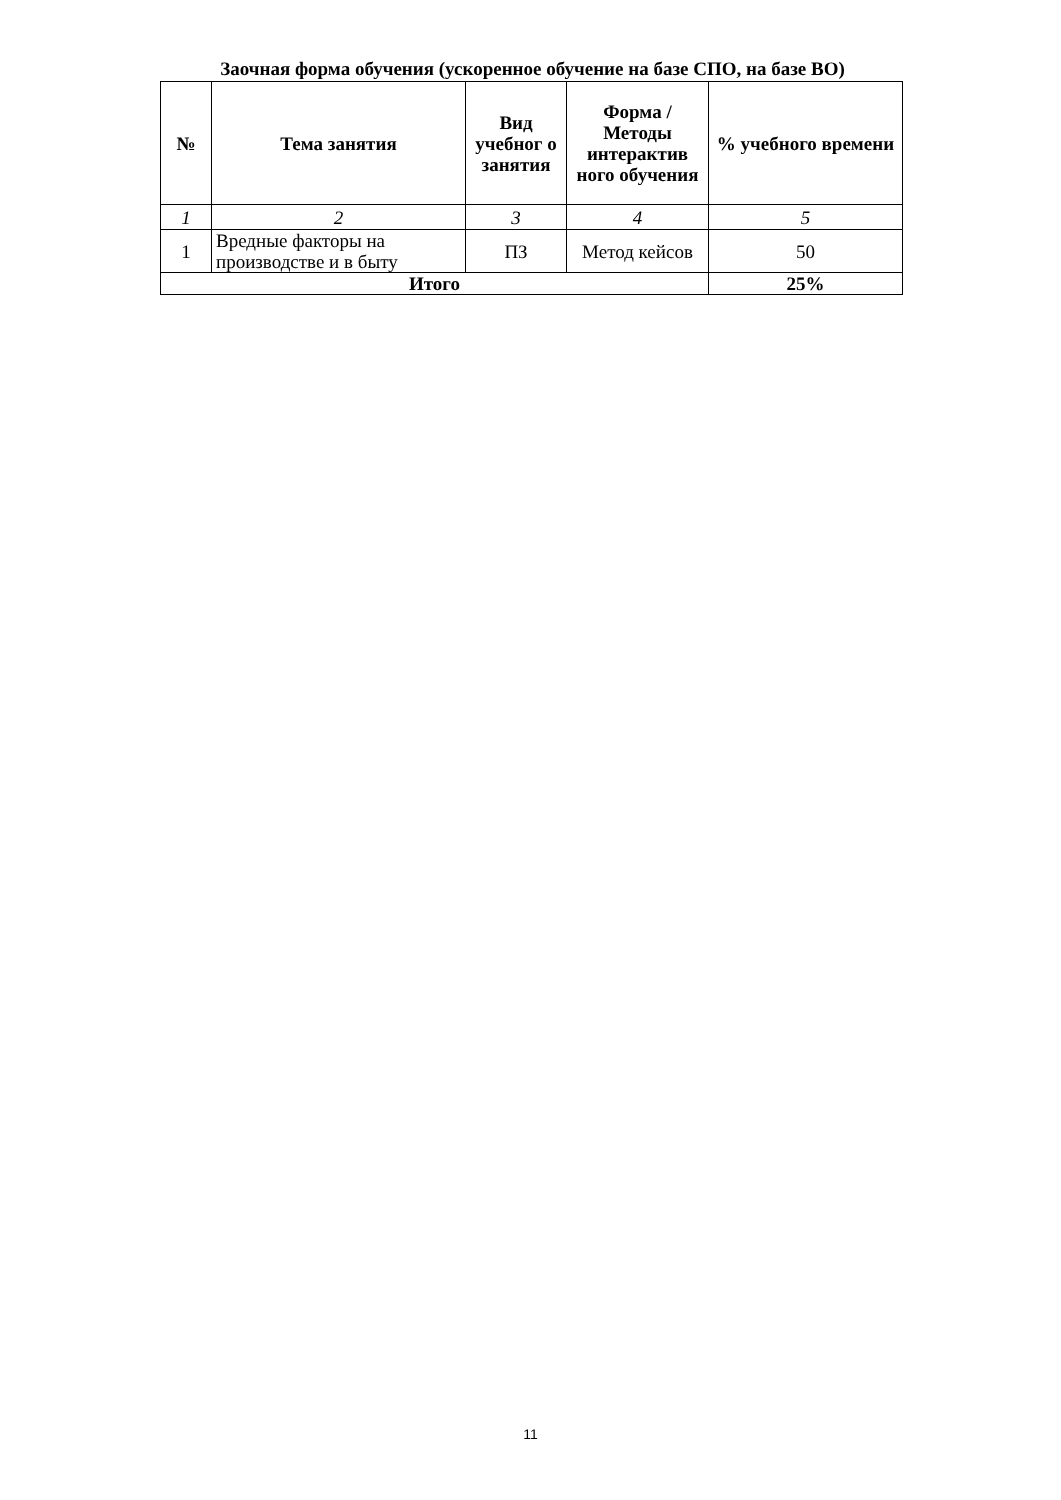Заочная форма обучения (ускоренное обучение на базе СПО, на базе ВО)
| № | Тема занятия | Вид учебног о занятия | Форма / Методы интерактив ного обучения | % учебного времени |
| --- | --- | --- | --- | --- |
| 1 | 2 | 3 | 4 | 5 |
| 1 | Вредные факторы на производстве и в быту | ПЗ | Метод кейсов | 50 |
| Итого | | | | 25% |
11